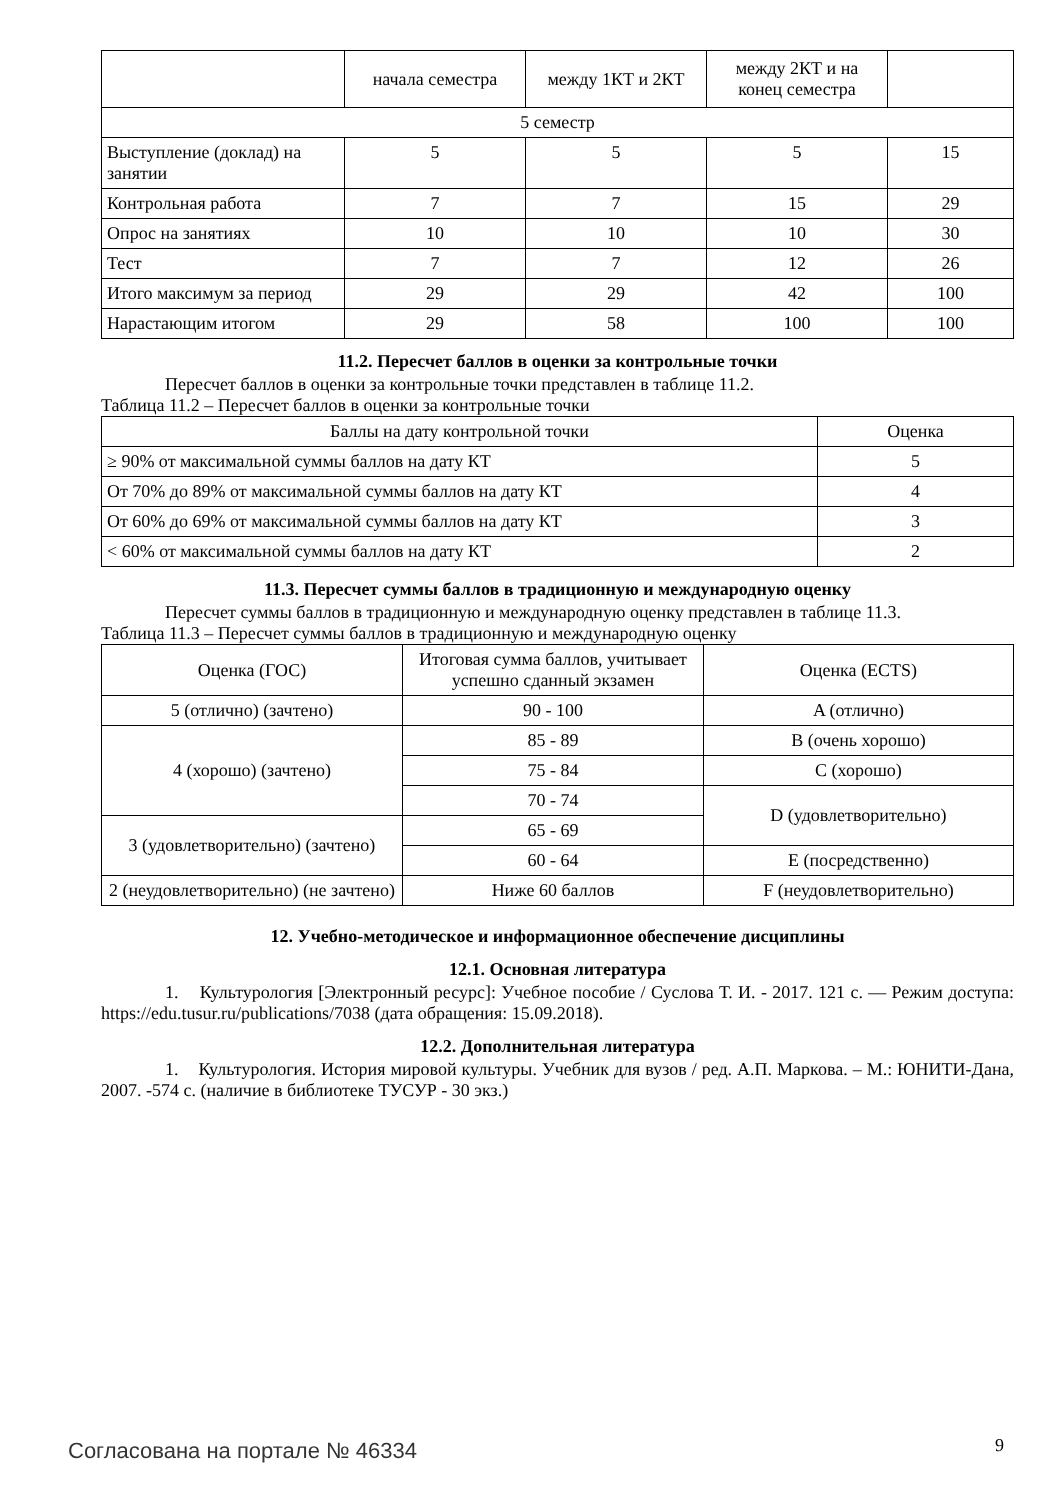| | начала семестра | между 1КТ и 2КТ | между 2КТ и на конец семестра | |
| 5 семестр | | | | |
| Выступление (доклад) на занятии | 5 | 5 | 5 | 15 |
| Контрольная работа | 7 | 7 | 15 | 29 |
| Опрос на занятиях | 10 | 10 | 10 | 30 |
| Тест | 7 | 7 | 12 | 26 |
| Итого максимум за период | 29 | 29 | 42 | 100 |
| Нарастающим итогом | 29 | 58 | 100 | 100 |
11.2. Пересчет баллов в оценки за контрольные точки
Пересчет баллов в оценки за контрольные точки представлен в таблице 11.2.
Таблица 11.2 – Пересчет баллов в оценки за контрольные точки
| Баллы на дату контрольной точки | Оценка |
| --- | --- |
| ≥ 90% от максимальной суммы баллов на дату КТ | 5 |
| От 70% до 89% от максимальной суммы баллов на дату КТ | 4 |
| От 60% до 69% от максимальной суммы баллов на дату КТ | 3 |
| < 60% от максимальной суммы баллов на дату КТ | 2 |
11.3. Пересчет суммы баллов в традиционную и международную оценку
Пересчет суммы баллов в традиционную и международную оценку представлен в таблице 11.3.
Таблица 11.3 – Пересчет суммы баллов в традиционную и международную оценку
| Оценка (ГОС) | Итоговая сумма баллов, учитывает успешно сданный экзамен | Оценка (ECTS) |
| 5 (отлично) (зачтено) | 90 - 100 | A (отлично) |
| 4 (хорошо) (зачтено) | 85 - 89 | B (очень хорошо) |
| | 75 - 84 | C (хорошо) |
| | 70 - 74 | D (удовлетворительно) |
| 3 (удовлетворительно) (зачтено) | 65 - 69 | |
| | 60 - 64 | E (посредственно) |
| 2 (неудовлетворительно) (не зачтено) | Ниже 60 баллов | F (неудовлетворительно) |
12. Учебно-методическое и информационное обеспечение дисциплины
12.1. Основная литература
1. Культурология [Электронный ресурс]: Учебное пособие / Суслова Т. И. - 2017. 121 с. — Режим доступа: https://edu.tusur.ru/publications/7038 (дата обращения: 15.09.2018).
12.2. Дополнительная литература
1. Культурология. История мировой культуры. Учебник для вузов / ред. А.П. Маркова. – М.: ЮНИТИ-Дана, 2007. -574 с. (наличие в библиотеке ТУСУР - 30 экз.)
Согласована на портале № 46334 9